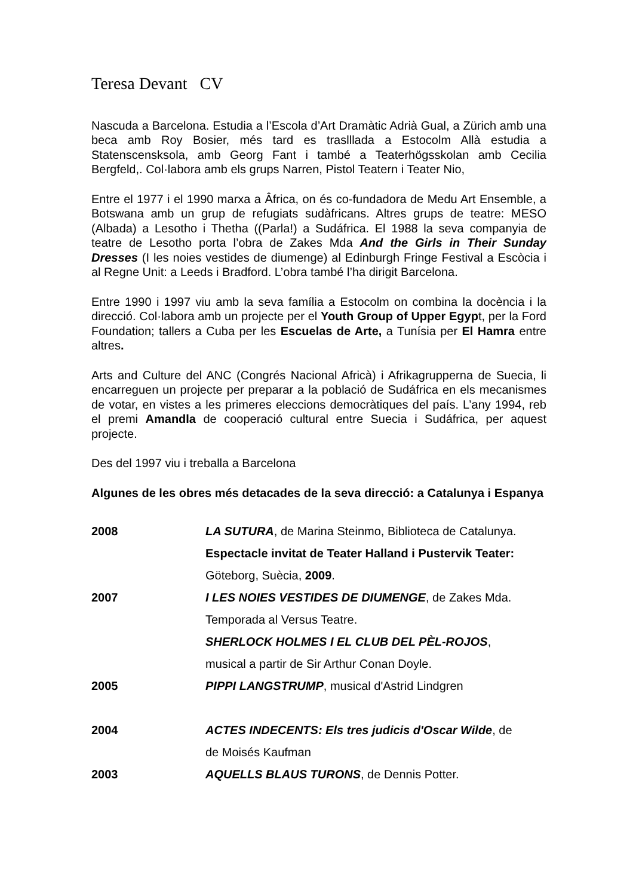Teresa Devant CV
Nascuda a Barcelona. Estudia a l’Escola d’Art Dramàtic Adrià Gual, a Zürich amb una beca amb Roy Bosier, més tard es traslllada a Estocolm Allà estudia a Statenscensksola, amb Georg Fant i també a Teaterhögsskolan amb Cecilia Bergfeld,. Col·labora amb els grups Narren, Pistol Teatern i Teater Nio,
Entre el 1977 i el 1990 marxa a Âfrica, on és co-fundadora de Medu Art Ensemble, a Botswana amb un grup de refugiats sudàfricans. Altres grups de teatre: MESO (Albada) a Lesotho i Thetha ((Parla!) a Sudáfrica. El 1988 la seva companyia de teatre de Lesotho porta l’obra de Zakes Mda And the Girls in Their Sunday Dresses (I les noies vestides de diumenge) al Edinburgh Fringe Festival a Escòcia i al Regne Unit: a Leeds i Bradford. L’obra també l’ha dirigit Barcelona.
Entre 1990 i 1997 viu amb la seva família a Estocolm on combina la docència i la direcció. Col·labora amb un projecte per el Youth Group of Upper Egypt, per la Ford Foundation; tallers a Cuba per les Escuelas de Arte, a Tunísia per El Hamra entre altres.
Arts and Culture del ANC (Congrés Nacional Africà) i Afrikagrupperna de Suecia, li encarreguen un projecte per preparar a la població de Sudáfrica en els mecanismes de votar, en vistes a les primeres eleccions democràtiques del país. L’any 1994, reb el premi Amandla de cooperació cultural entre Suecia i Sudáfrica, per aquest projecte.
Des del 1997 viu i treballa a Barcelona
Algunes de les obres més detacades de la seva direcció: a Catalunya i Espanya
| 2008 | LA SUTURA , de Marina Steinmo, Biblioteca de Catalunya. |
| | Espectacle invitat de Teater Halland i Pustervik Teater: |
| | Göteborg, Suècia, 2009 . |
| 2007 | I LES NOIES VESTIDES DE DIUMENGE , de Zakes Mda. |
| | Temporada al Versus Teatre. |
| | SHERLOCK HOLMES I EL CLUB DEL PÈL-ROJOS , |
| | musical a partir de Sir Arthur Conan Doyle. |
| 2005 | PIPPI LANGSTRUMP , musical d'Astrid Lindgren |
| 2004 | ACTES INDECENTS: Els tres judicis d'Oscar Wilde , de |
| | de Moisés Kaufman |
| 2003 | AQUELLS BLAUS TURONS , de Dennis Potter. |